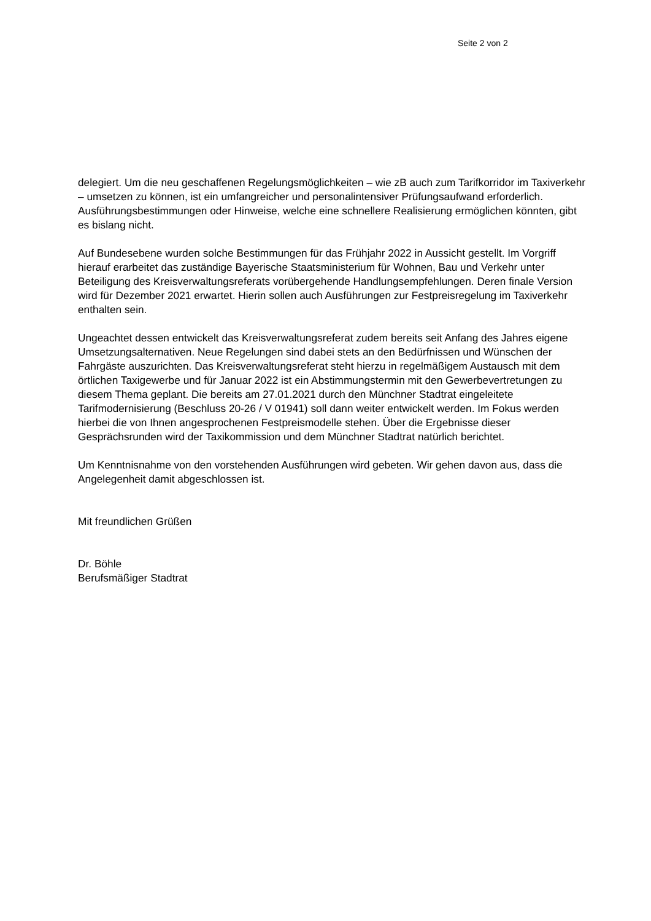Seite 2 von 2
delegiert. Um die neu geschaffenen Regelungsmöglichkeiten – wie zB auch zum Tarifkorridor im Taxiverkehr – umsetzen zu können, ist ein umfangreicher und personalintensiver Prüfungsaufwand erforderlich. Ausführungsbestimmungen oder Hinweise, welche eine schnellere Realisierung ermöglichen könnten, gibt es bislang nicht.
Auf Bundesebene wurden solche Bestimmungen für das Frühjahr 2022 in Aussicht gestellt. Im Vorgriff hierauf erarbeitet das zuständige Bayerische Staatsministerium für Wohnen, Bau und Verkehr unter Beteiligung des Kreisverwaltungsreferats vorübergehende Handlungsempfehlungen. Deren finale Version wird für Dezember 2021 erwartet. Hierin sollen auch Ausführungen zur Festpreisregelung im Taxiverkehr enthalten sein.
Ungeachtet dessen entwickelt das Kreisverwaltungsreferat zudem bereits seit Anfang des Jahres eigene Umsetzungsalternativen. Neue Regelungen sind dabei stets an den Bedürfnissen und Wünschen der Fahrgäste auszurichten. Das Kreisverwaltungsreferat steht hierzu in regelmäßigem Austausch mit dem örtlichen Taxigewerbe und für Januar 2022 ist ein Abstimmungstermin mit den Gewerbevertretungen zu diesem Thema geplant. Die bereits am 27.01.2021 durch den Münchner Stadtrat eingeleitete Tarifmodernisierung (Beschluss 20-26 / V 01941) soll dann weiter entwickelt werden. Im Fokus werden hierbei die von Ihnen angesprochenen Festpreismodelle stehen. Über die Ergebnisse dieser Gesprächsrunden wird der Taxikommission und dem Münchner Stadtrat natürlich berichtet.
Um Kenntnisnahme von den vorstehenden Ausführungen wird gebeten. Wir gehen davon aus, dass die Angelegenheit damit abgeschlossen ist.
Mit freundlichen Grüßen
Dr. Böhle
Berufsmäßiger Stadtrat